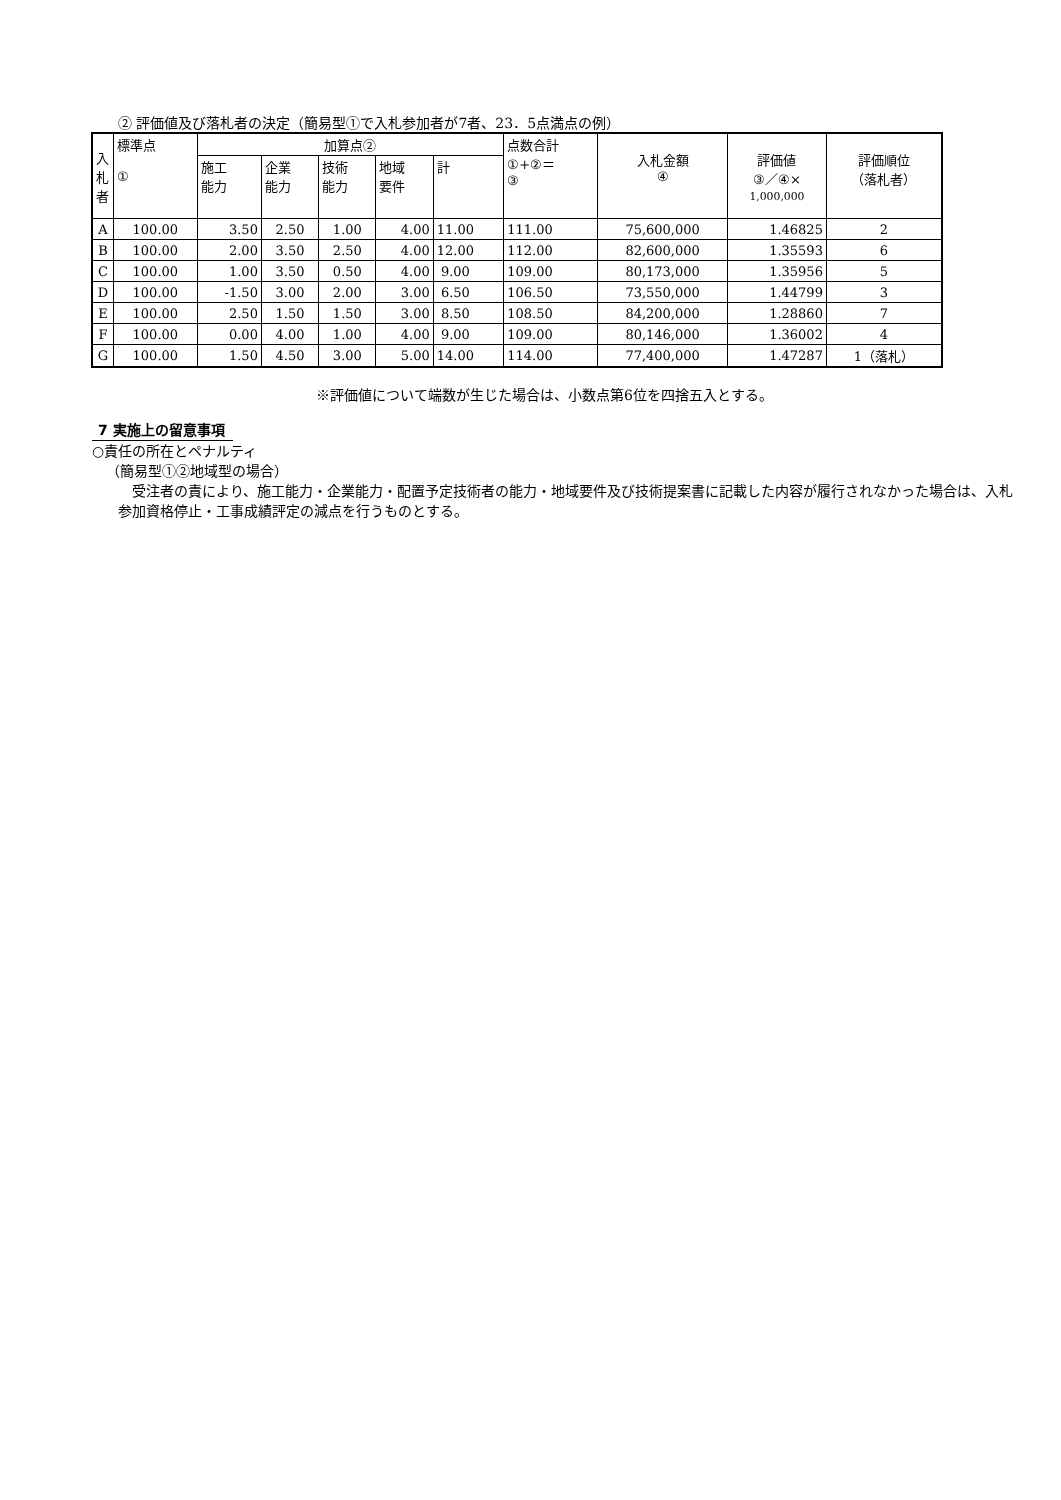② 評価値及び落札者の決定（簡易型①で入札参加者が7者、23．5点満点の例）
| 入札者 | 標準点 ① | 加算点② | | | | | 点数合計 ①+②＝ ③ | 入札金額 ④ | 評価値 ③／④× 1,000,000 | 評価順位 （落札者） |
| --- | --- | --- | --- | --- | --- | --- | --- | --- | --- | --- |
| | | 施工 能力 | 企業 能力 | 技術 能力 | 地域 要件 | 計 | | | | |
| A | 100.00 | 3.50 | 2.50 | 1.00 | 4.00 | 11.00 | 111.00 | 75,600,000 | 1.46825 | 2 |
| B | 100.00 | 2.00 | 3.50 | 2.50 | 4.00 | 12.00 | 112.00 | 82,600,000 | 1.35593 | 6 |
| C | 100.00 | 1.00 | 3.50 | 0.50 | 4.00 | 9.00 | 109.00 | 80,173,000 | 1.35956 | 5 |
| D | 100.00 | -1.50 | 3.00 | 2.00 | 3.00 | 6.50 | 106.50 | 73,550,000 | 1.44799 | 3 |
| E | 100.00 | 2.50 | 1.50 | 1.50 | 3.00 | 8.50 | 108.50 | 84,200,000 | 1.28860 | 7 |
| F | 100.00 | 0.00 | 4.00 | 1.00 | 4.00 | 9.00 | 109.00 | 80,146,000 | 1.36002 | 4 |
| G | 100.00 | 1.50 | 4.50 | 3.00 | 5.00 | 14.00 | 114.00 | 77,400,000 | 1.47287 | 1（落札） |
※評価値について端数が生じた場合は、小数点第6位を四捨五入とする。
7 実施上の留意事項
○責任の所在とペナルティ
（簡易型①②地域型の場合）
受注者の責により、施工能力・企業能力・配置予定技術者の能力・地域要件及び技術提案書に記載した内容が履行されなかった場合は、入札参加資格停止・工事成績評定の減点を行うものとする。